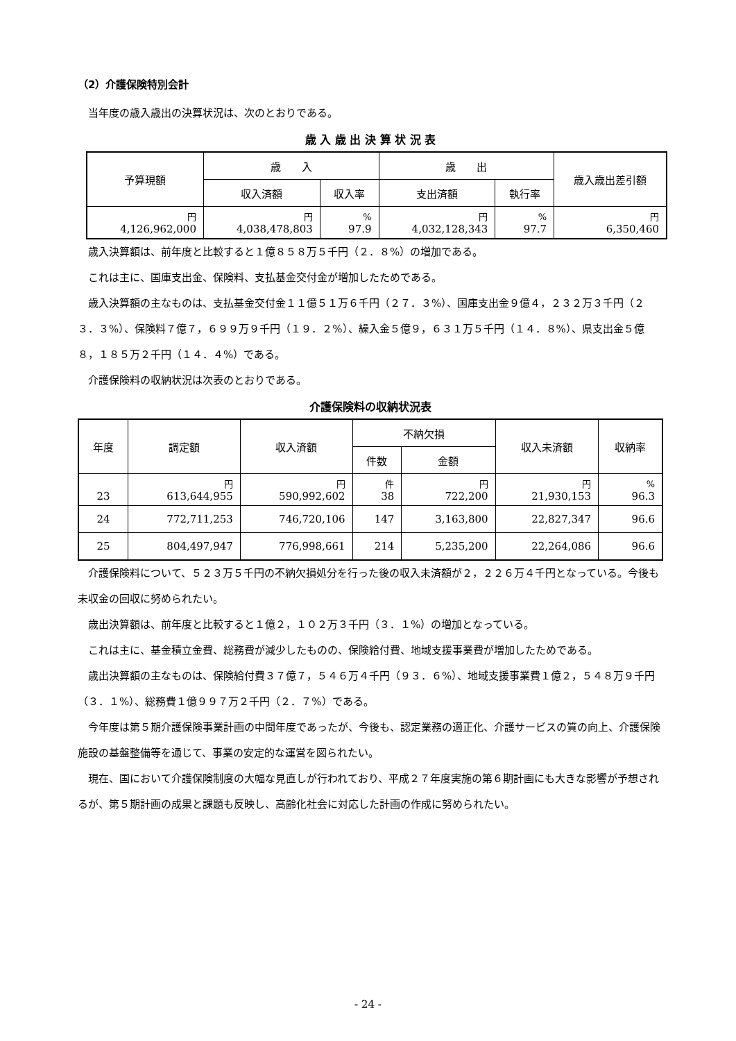（2）介護保険特別会計
当年度の歳入歳出の決算状況は、次のとおりである。
歳 入 歳 出 決 算 状 況 表
| 予算現額 | 歳 入 | | 歳 出 | | 歳入歳出差引額 |
| --- | --- | --- | --- | --- | --- |
| | 収入済額 | 収入率 | 支出済額 | 執行率 | |
| 円 4,126,962,000 | 円 4,038,478,803 | % 97.9 | 円 4,032,128,343 | % 97.7 | 円 6,350,460 |
歳入決算額は、前年度と比較すると１億８５８万５千円（２．８%）の増加である。
これは主に、国庫支出金、保険料、支払基金交付金が増加したためである。
歳入決算額の主なものは、支払基金交付金１１億５１万６千円（２７．３%）、国庫支出金９億４，２３２万３千円（２３．３%）、保険料７億７，６９９万９千円（１９．２%）、繰入金５億９，６３１万５千円（１４．８%）、県支出金５億８，１８５万２千円（１４．４%）である。
介護保険料の収納状況は次表のとおりである。
介護保険料の収納状況表
| 年度 | 調定額 | 収入済額 | 不納欠損 | | 収入未済額 | 収納率 |
| --- | --- | --- | --- | --- | --- | --- |
| | | | 件数 | 金額 | | |
| 23 | 円 613,644,955 | 円 590,992,602 | 件 38 | 円 722,200 | 円 21,930,153 | % 96.3 |
| 24 | 772,711,253 | 746,720,106 | 147 | 3,163,800 | 22,827,347 | 96.6 |
| 25 | 804,497,947 | 776,998,661 | 214 | 5,235,200 | 22,264,086 | 96.6 |
介護保険料について、５２３万５千円の不納欠損処分を行った後の収入未済額が２，２２６万４千円となっている。今後も未収金の回収に努められたい。
歳出決算額は、前年度と比較すると１億２，１０２万３千円（３．１%）の増加となっている。
これは主に、基金積立金費、総務費が減少したものの、保険給付費、地域支援事業費が増加したためである。
歳出決算額の主なものは、保険給付費３７億７，５４６万４千円（９３．６%）、地域支援事業費１億２，５４８万９千円（３．１%）、総務費１億９９７万２千円（２．７%）である。
今年度は第５期介護保険事業計画の中間年度であったが、今後も、認定業務の適正化、介護サービスの質の向上、介護保険施設の基盤整備等を通じて、事業の安定的な運営を図られたい。
現在、国において介護保険制度の大幅な見直しが行われており、平成２７年度実施の第６期計画にも大きな影響が予想されるが、第５期計画の成果と課題も反映し、高齢化社会に対応した計画の作成に努められたい。
- 24 -